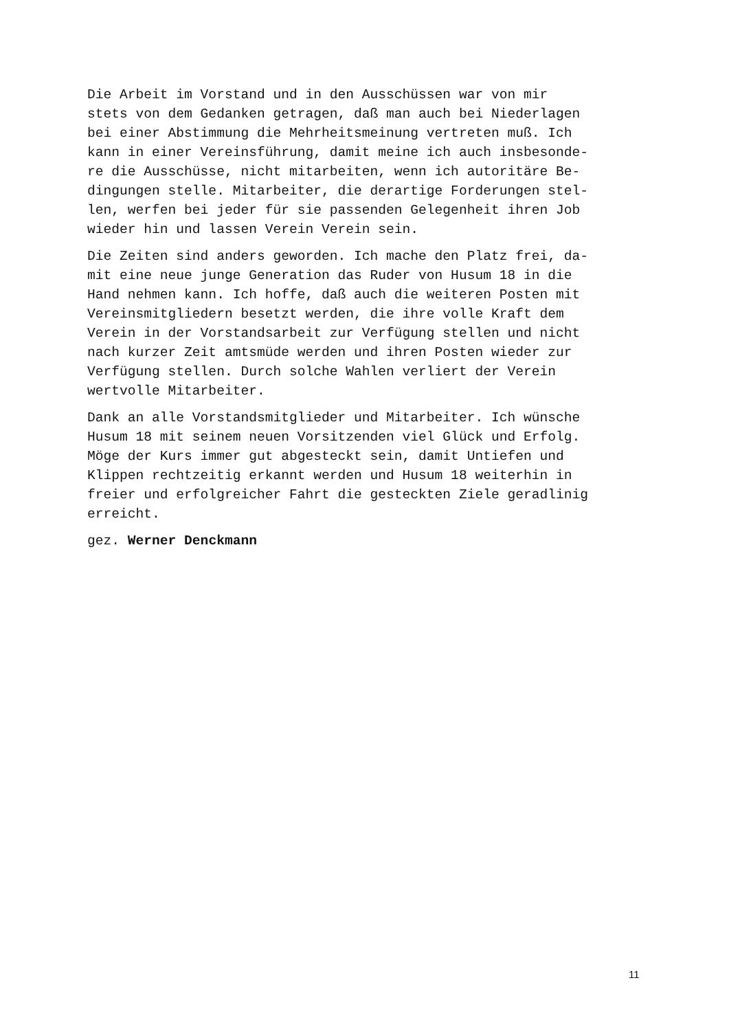Die Arbeit im Vorstand und in den Ausschüssen war von mir stets von dem Gedanken getragen, daß man auch bei Niederlagen bei einer Abstimmung die Mehrheitsmeinung vertreten muß. Ich kann in einer Vereinsführung, damit meine ich auch insbesonde- re die Ausschüsse, nicht mitarbeiten, wenn ich autoritäre Be- dingungen stelle. Mitarbeiter, die derartige Forderungen stel- len, werfen bei jeder für sie passenden Gelegenheit ihren Job wieder hin und lassen Verein Verein sein.
Die Zeiten sind anders geworden. Ich mache den Platz frei, da- mit eine neue junge Generation das Ruder von Husum 18 in die Hand nehmen kann. Ich hoffe, daß auch die weiteren Posten mit Vereinsmitgliedern besetzt werden, die ihre volle Kraft dem Verein in der Vorstandsarbeit zur Verfügung stellen und nicht nach kurzer Zeit amtsmüde werden und ihren Posten wieder zur Verfügung stellen. Durch solche Wahlen verliert der Verein wertvolle Mitarbeiter.
Dank an alle Vorstandsmitglieder und Mitarbeiter. Ich wünsche Husum 18 mit seinem neuen Vorsitzenden viel Glück und Erfolg. Möge der Kurs immer gut abgesteckt sein, damit Untiefen und Klippen rechtzeitig erkannt werden und Husum 18 weiterhin in freier und erfolgreicher Fahrt die gesteckten Ziele geradlinig erreicht.
gez. Werner Denckmann
11